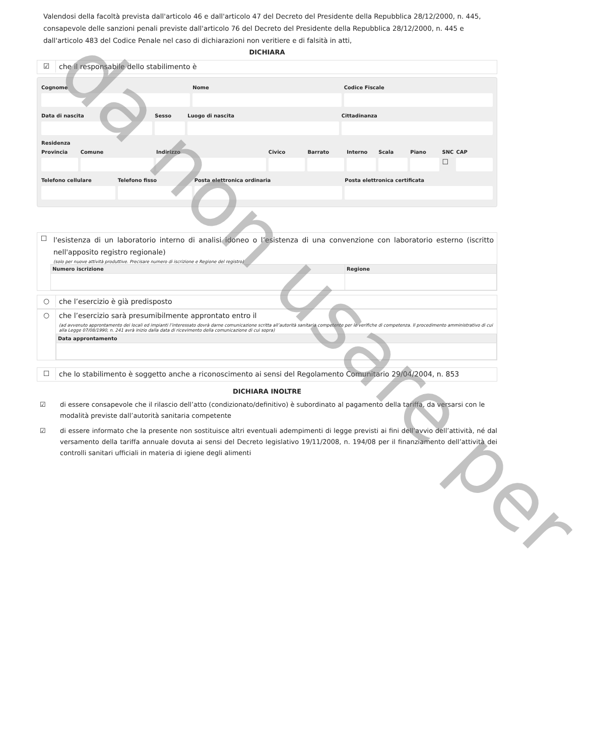Valendosi della facoltà prevista dall'articolo 46 e dall'articolo 47 del Decreto del Presidente della Repubblica 28/12/2000, n. 445, consapevole delle sanzioni penali previste dall'articolo 76 del Decreto del Presidente della Repubblica 28/12/2000, n. 445 e dall'articolo 483 del Codice Penale nel caso di dichiarazioni non veritiere e di falsità in atti,
DICHIARA
☑ che il responsabile dello stabilimento è
Cognome Nome Codice Fiscale
Data di nascita Sesso Luogo di nascita Cittadinanza
Residenza
Provincia Comune Indirizzo Civico Barrato Interno Scala Piano SNC
☐
CAP
Telefono cellulare Telefono fisso Posta elettronica ordinaria Posta elettronica certificata
☐
l'esistenza di un laboratorio interno di analisi idoneo o l’esistenza di una convenzione con laboratorio esterno (iscritto nell'apposito registro regionale)
(solo per nuove attività produttive. Precisare numero di iscrizione e Regione del registro)
| Numero iscrizione | Regione |
| --- | --- |
○ che l’esercizio è già predisposto
○ che l’esercizio sarà presumibilmente approntato entro il
(ad avvenuto approntamento dei locali ed impianti l’interessato dovrà darne comunicazione scritta all’autorità sanitaria competente per le verifiche di competenza. Il procedimento amministrativo di cui alla Legge 07/08/1990, n. 241 avrà inizio dalla data di ricevimento della comunicazione di cui sopra)
| Data approntamento |
| --- |
☐ che lo stabilimento è soggetto anche a riconoscimento ai sensi del Regolamento Comunitario 29/04/2004, n. 853
DICHIARA INOLTRE
☑ di essere consapevole che il rilascio dell’atto (condizionato/definitivo) è subordinato al pagamento della tariffa, da versarsi con le modalità previste dall’autorità sanitaria competente
☑ di essere informato che la presente non sostituisce altri eventuali adempimenti di legge previsti ai fini dell’avvio dell’attività, né dal versamento della tariffa annuale dovuta ai sensi del Decreto legislativo 19/11/2008, n. 194/08 per il finanziamento dell’attività dei controlli sanitari ufficiali in materia di igiene degli alimenti
da non usare per